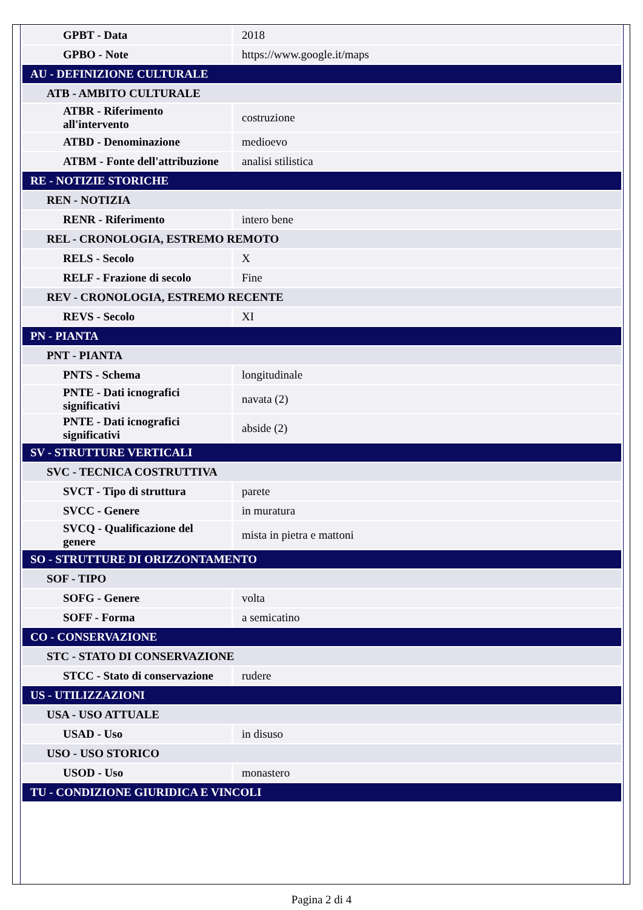| GPBT - Data | 2018 |
| GPBO - Note | https://www.google.it/maps |
| AU - DEFINIZIONE CULTURALE | |
| ATB - AMBITO CULTURALE | |
| ATBR - Riferimento all'intervento | costruzione |
| ATBD - Denominazione | medioevo |
| ATBM - Fonte dell'attribuzione | analisi stilistica |
| RE - NOTIZIE STORICHE | |
| REN - NOTIZIA | |
| RENR - Riferimento | intero bene |
| REL - CRONOLOGIA, ESTREMO REMOTO | |
| RELS - Secolo | X |
| RELF - Frazione di secolo | Fine |
| REV - CRONOLOGIA, ESTREMO RECENTE | |
| REVS - Secolo | XI |
| PN - PIANTA | |
| PNT - PIANTA | |
| PNTS - Schema | longitudinale |
| PNTE - Dati icnografici significativi | navata (2) |
| PNTE - Dati icnografici significativi | abside (2) |
| SV - STRUTTURE VERTICALI | |
| SVC - TECNICA COSTRUTTIVA | |
| SVCT - Tipo di struttura | parete |
| SVCC - Genere | in muratura |
| SVCQ - Qualificazione del genere | mista in pietra e mattoni |
| SO - STRUTTURE DI ORIZZONTAMENTO | |
| SOF - TIPO | |
| SOFG - Genere | volta |
| SOFF - Forma | a semicatino |
| CO - CONSERVAZIONE | |
| STC - STATO DI CONSERVAZIONE | |
| STCC - Stato di conservazione | rudere |
| US - UTILIZZAZIONI | |
| USA - USO ATTUALE | |
| USAD - Uso | in disuso |
| USO - USO STORICO | |
| USOD - Uso | monastero |
| TU - CONDIZIONE GIURIDICA E VINCOLI | |
Pagina 2 di 4